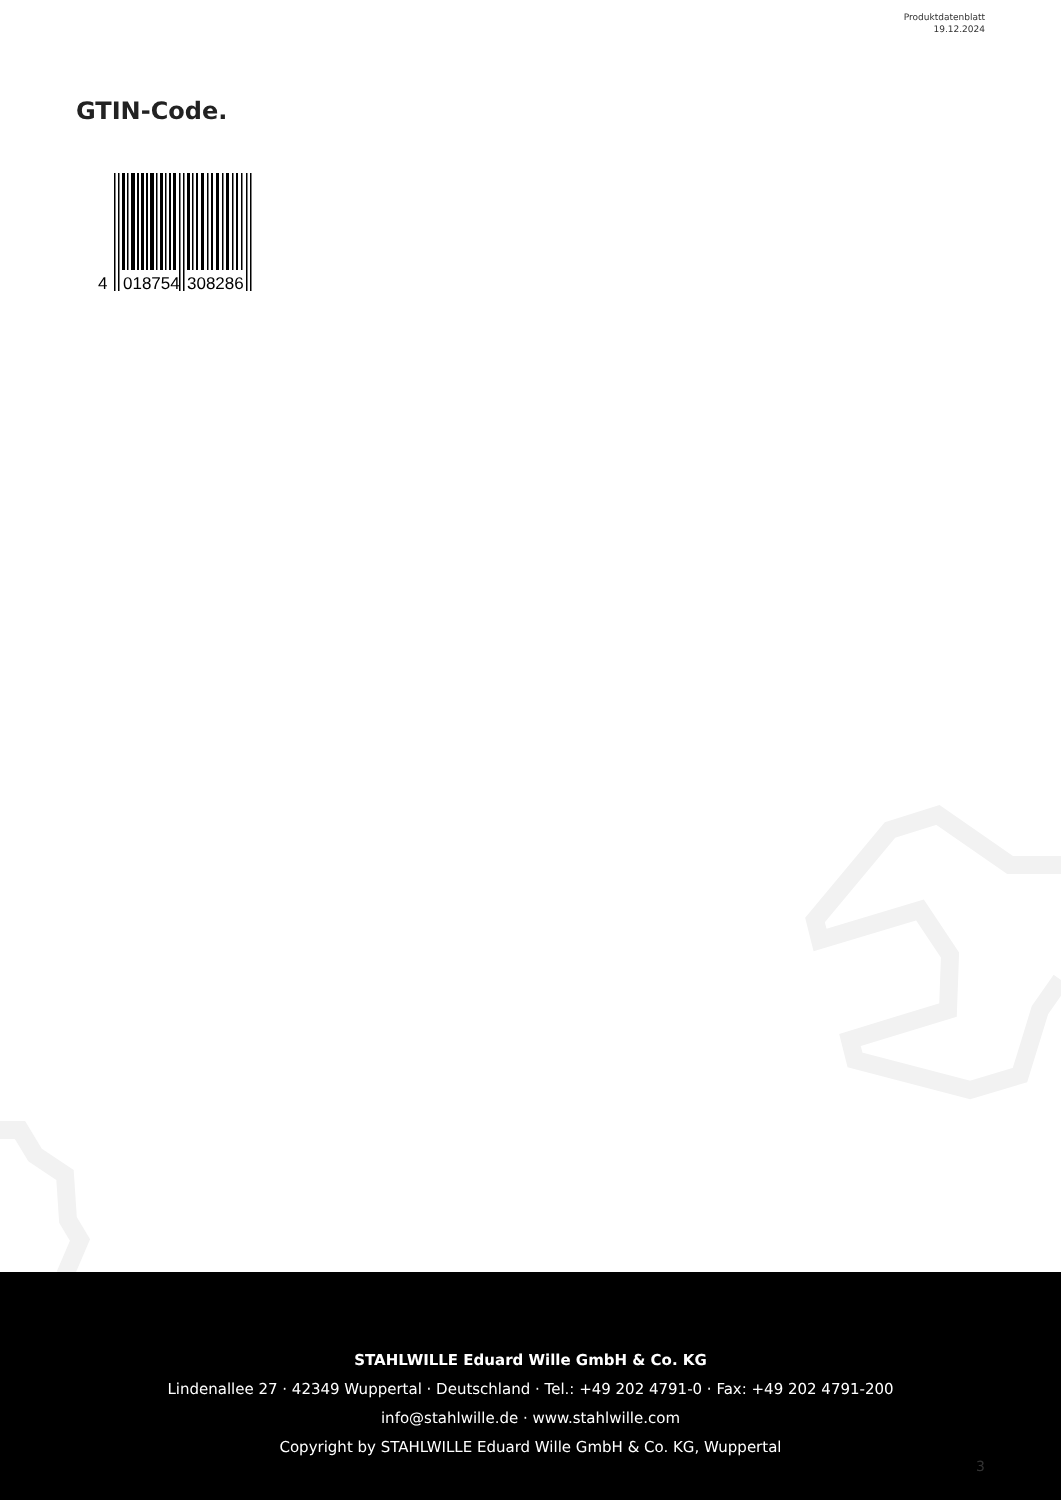Produktdatenblatt
19.12.2024
GTIN-Code.
4
018754
308286
STAHLWILLE Eduard Wille GmbH & Co. KG
Lindenallee 27 · 42349 Wuppertal · Deutschland · Tel.: +49 202 4791-0 · Fax: +49 202 4791-200
info@stahlwille.de · www.stahlwille.com
Copyright by STAHLWILLE Eduard Wille GmbH & Co. KG, Wuppertal
3